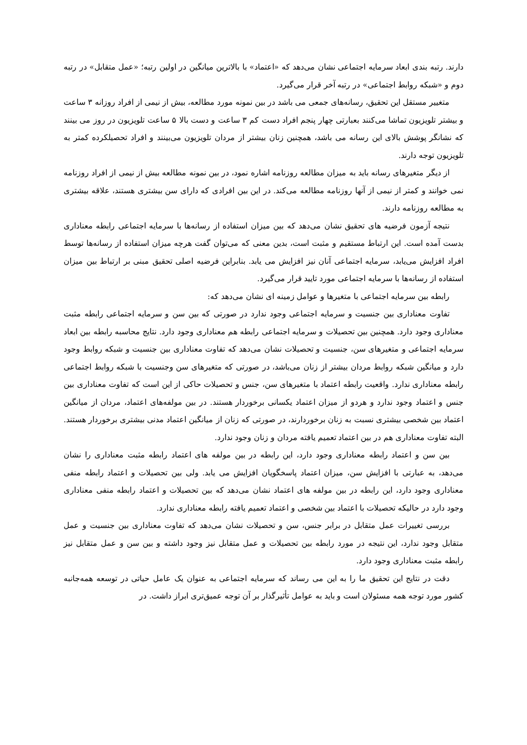دارند. رتبه بندی ابعاد سرمایه اجتماعی نشان می‌دهد که «اعتماد» با بالاترین میانگین در اولین رتبه؛ «عمل متقابل» در رتبه دوم و «شبکه روابط اجتماعی» در رتبه آخر قرار می‌گیرد.
متغییر مستقل این تحقیق، رسانه‌های جمعی می باشد در بین نمونه مورد مطالعه، بیش از نیمی از افراد روزانه ۳ ساعت و بیشتر تلویزیون تماشا می‌کنند بعبارتی چهار پنجم افراد دست کم ۳ ساعت و دست بالا ۵ ساعت تلویزیون در روز می بینند که نشانگر پوشش بالای این رسانه می باشد، همچنین زنان بیشتر از مردان تلویزیون می‌بینند و افراد تحصیلکرده کمتر به تلویزیون توجه دارند.
از دیگر متغیرهای رسانه باید به میزان مطالعه روزنامه اشاره نمود، در بین نمونه مطالعه بیش از نیمی از افراد روزنامه نمی خوانند و کمتر از نیمی از آنها روزنامه مطالعه می‌کند. در این بین افرادی که دارای سن بیشتری هستند، علاقه بیشتری به مطالعه روزنامه دارند.
نتیجه آزمون فرضیه های تحقیق نشان می‌دهد که بین میزان استفاده از رسانه‌ها با سرمایه اجتماعی رابطه معناداری بدست آمده است. این ارتباط مستقیم و مثبت است، بدین معنی که می‌توان گفت هرچه میزان استفاده از رسانه‌ها توسط افراد افزایش می‌یابد، سرمایه اجتماعی آنان نیز افزایش می یابد. بنابراین فرضیه اصلی تحقیق مبنی بر ارتباط بین میزان استفاده از رسانه‌ها با سرمایه اجتماعی مورد تایید قرار می‌گیرد.
رابطه بین سرمایه اجتماعی با متغیرها و عوامل زمینه ای نشان می‌دهد که:
تفاوت معناداری بین جنسیت و سرمایه اجتماعی وجود ندارد در صورتی که بین سن و سرمایه اجتماعی رابطه مثبت معناداری وجود دارد. همچنین بین تحصیلات و سرمایه اجتماعی رابطه هم معناداری وجود دارد. نتایج محاسبه رابطه بین ابعاد سرمایه اجتماعی و متغیرهای سن، جنسیت و تحصیلات نشان می‌دهد که تفاوت معناداری بین جنسیت و شبکه روابط وجود دارد و میانگین شبکه روابط مردان بیشتر از زنان می‌باشد، در صورتی که متغیرهای سن وجنسیت با شبکه روابط اجتماعی رابطه معناداری ندارد. واقعیت رابطه اعتماد با متغیرهای سن، جنس و تحصیلات حاکی از این است که تفاوت معناداری بین جنس و اعتماد وجود ندارد و هردو از میزان اعتماد یکسانی برخوردار هستند. در بین مولفه‌های اعتماد، مردان از میانگین اعتماد بین شخصی بیشتری نسبت به زنان برخوردارند، در صورتی که زنان از میانگین اعتماد مدنی بیشتری برخوردار هستند. البته تفاوت معناداری هم در بین اعتماد تعمیم یافته مردان و زنان وجود ندارد.
بین سن و اعتماد رابطه معناداری وجود دارد، این رابطه در بین مولفه های اعتماد رابطه مثبت معناداری را نشان می‌دهد، به عبارتی با افزایش سن، میزان اعتماد پاسخگویان افزایش می یابد. ولی بین تحصیلات و اعتماد رابطه منفی معناداری وجود دارد، این رابطه در بین مولفه های اعتماد نشان می‌دهد که بین تحصیلات و اعتماد رابطه منفی معناداری وجود دارد در حالیکه تحصیلات با اعتماد بین شخصی و اعتماد تعمیم یافته رابطه معناداری ندارد.
بررسی تغییرات عمل متقابل در برابر جنس، سن و تحصیلات نشان می‌دهد که تفاوت معناداری بین جنسیت و عمل متقابل وجود ندارد، این نتیجه در مورد رابطه بین تحصیلات و عمل متقابل نیز وجود داشته و بین سن و عمل متقابل نیز رابطه مثبت معناداری وجود دارد.
دقت در نتایج این تحقیق ما را به این می رساند که سرمایه اجتماعی به عنوان یک عامل حیاتی در توسعه همه‌جانبه کشور مورد توجه همه مسئولان است و باید به عوامل تأثیرگذار بر آن توجه عمیق‌تری ابراز داشت. در